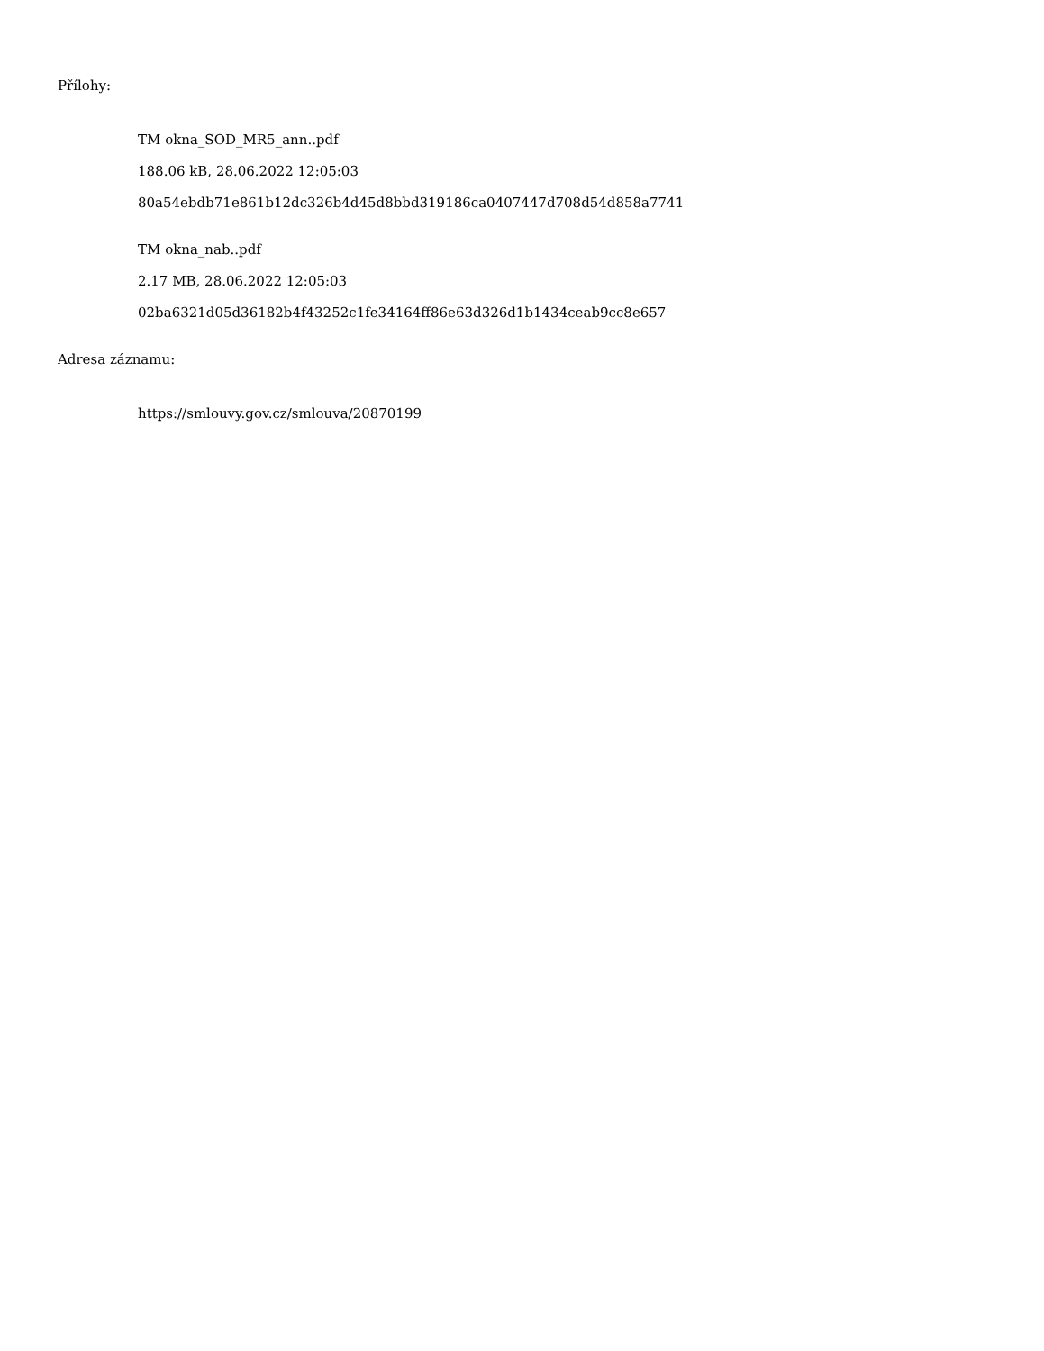Přílohy:
TM okna_SOD_MR5_ann..pdf
188.06 kB, 28.06.2022 12:05:03
80a54ebdb71e861b12dc326b4d45d8bbd319186ca0407447d708d54d858a7741
TM okna_nab..pdf
2.17 MB, 28.06.2022 12:05:03
02ba6321d05d36182b4f43252c1fe34164ff86e63d326d1b1434ceab9cc8e657
Adresa záznamu:
https://smlouvy.gov.cz/smlouva/20870199